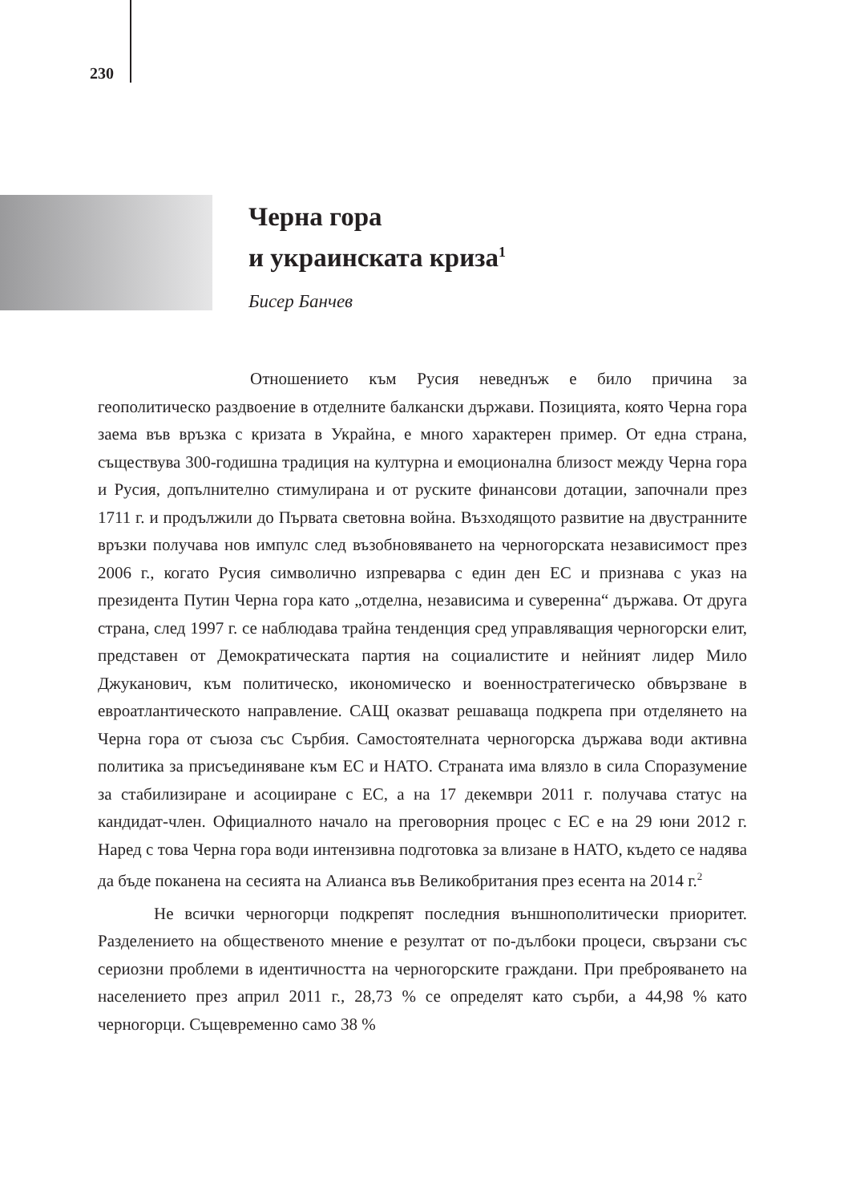230
Черна гора
и украинската криза<sup>1</sup>
Бисер Банчев
Отношението към Русия неведнъж е било причина за геополитическо раздвоение в отделните балкански държави. Позицията, която Черна гора заема във връзка с кризата в Украйна, е много характерен пример. От една страна, съществува 300-годишна традиция на културна и емоционална близост между Черна гора и Русия, допълнително стимулирана и от руските финансови дотации, започнали през 1711 г. и продължили до Първата световна война. Възходящото развитие на двустранните връзки получава нов импулс след възобновяването на черногорската независимост през 2006 г., когато Русия символично изпреварва с един ден ЕС и признава с указ на президента Путин Черна гора като „отделна, независима и суверенна“ държава. От друга страна, след 1997 г. се наблюдава трайна тенденция сред управляващия черногорски елит, представен от Демократическата партия на социалистите и нейният лидер Мило Джуканович, към политическо, икономическо и военностратегическо обвързване в евроатлантическото направление. САЩ оказват решаваща подкрепа при отделянето на Черна гора от съюза със Сърбия. Самостоятелната черногорска държава води активна политика за присъединяване към ЕС и НАТО. Страната има влязло в сила Споразумение за стабилизиране и асоцииране с ЕС, а на 17 декември 2011 г. получава статус на кандидат-член. Официалното начало на преговорния процес с ЕС е на 29 юни 2012 г. Наред с това Черна гора води интензивна подготовка за влизане в НАТО, където се надява да бъде поканена на сесията на Алианса във Великобритания през есента на 2014 г.<sup>2</sup>
Не всички черногорци подкрепят последния външнополитически приоритет. Разделението на общественото мнение е резултат от по-дълбоки процеси, свързани със сериозни проблеми в идентичността на черногорските граждани. При преброяването на населението през април 2011 г., 28,73 % се определят като сърби, а 44,98 % като черногорци. Същевременно само 38 %